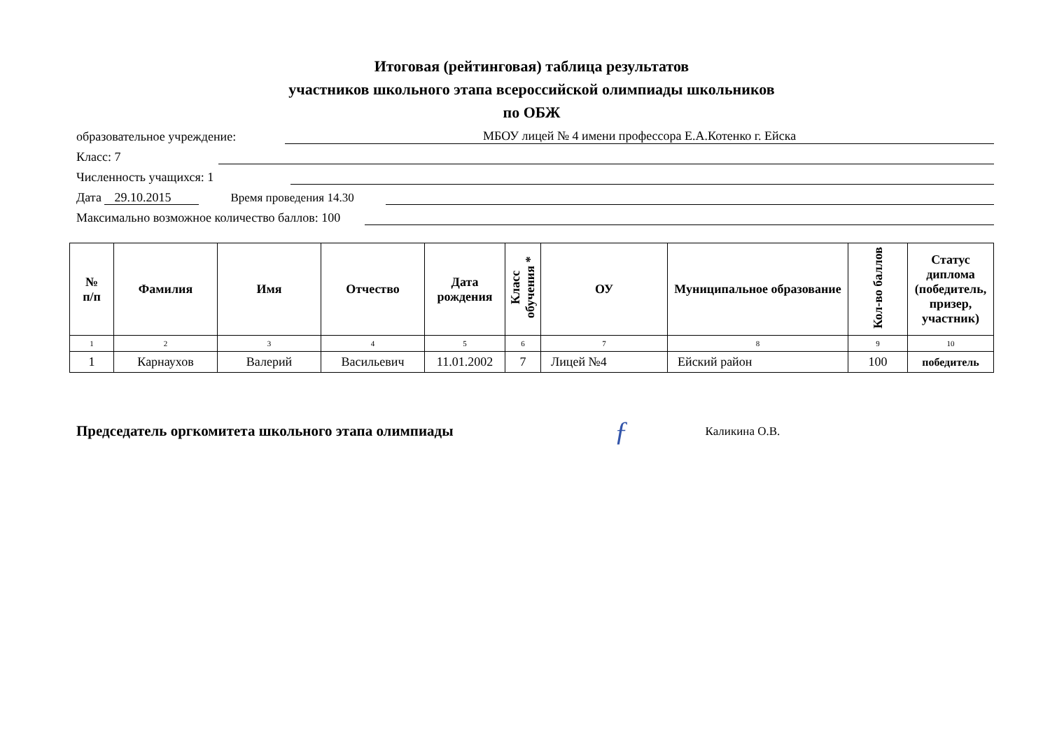Итоговая (рейтинговая) таблица результатов
участников школьного этапа всероссийской олимпиады школьников
по ОБЖ
образовательное учреждение: МБОУ лицей № 4 имени профессора Е.А.Котенко г. Ейска
Класс: 7
Численность учащихся: 1
Дата 29.10.2015 Время проведения 14.30
Максимально возможное количество баллов: 100
| № п/п | Фамилия | Имя | Отчество | Дата рождения | Класс обучения * | ОУ | Муниципальное образование | Кол-во баллов | Статус диплома (победитель, призер, участник) |
| --- | --- | --- | --- | --- | --- | --- | --- | --- | --- |
| 1 | 2 | 3 | 4 | 5 | 6 | 7 | 8 | 9 | 10 |
| 1 | Карнаухов | Валерий | Васильевич | 11.01.2002 | 7 | Лицей №4 | Ейский район | 100 | победитель |
Председатель оргкомитета школьного этапа олимпиады ƒ Каликина О.В.